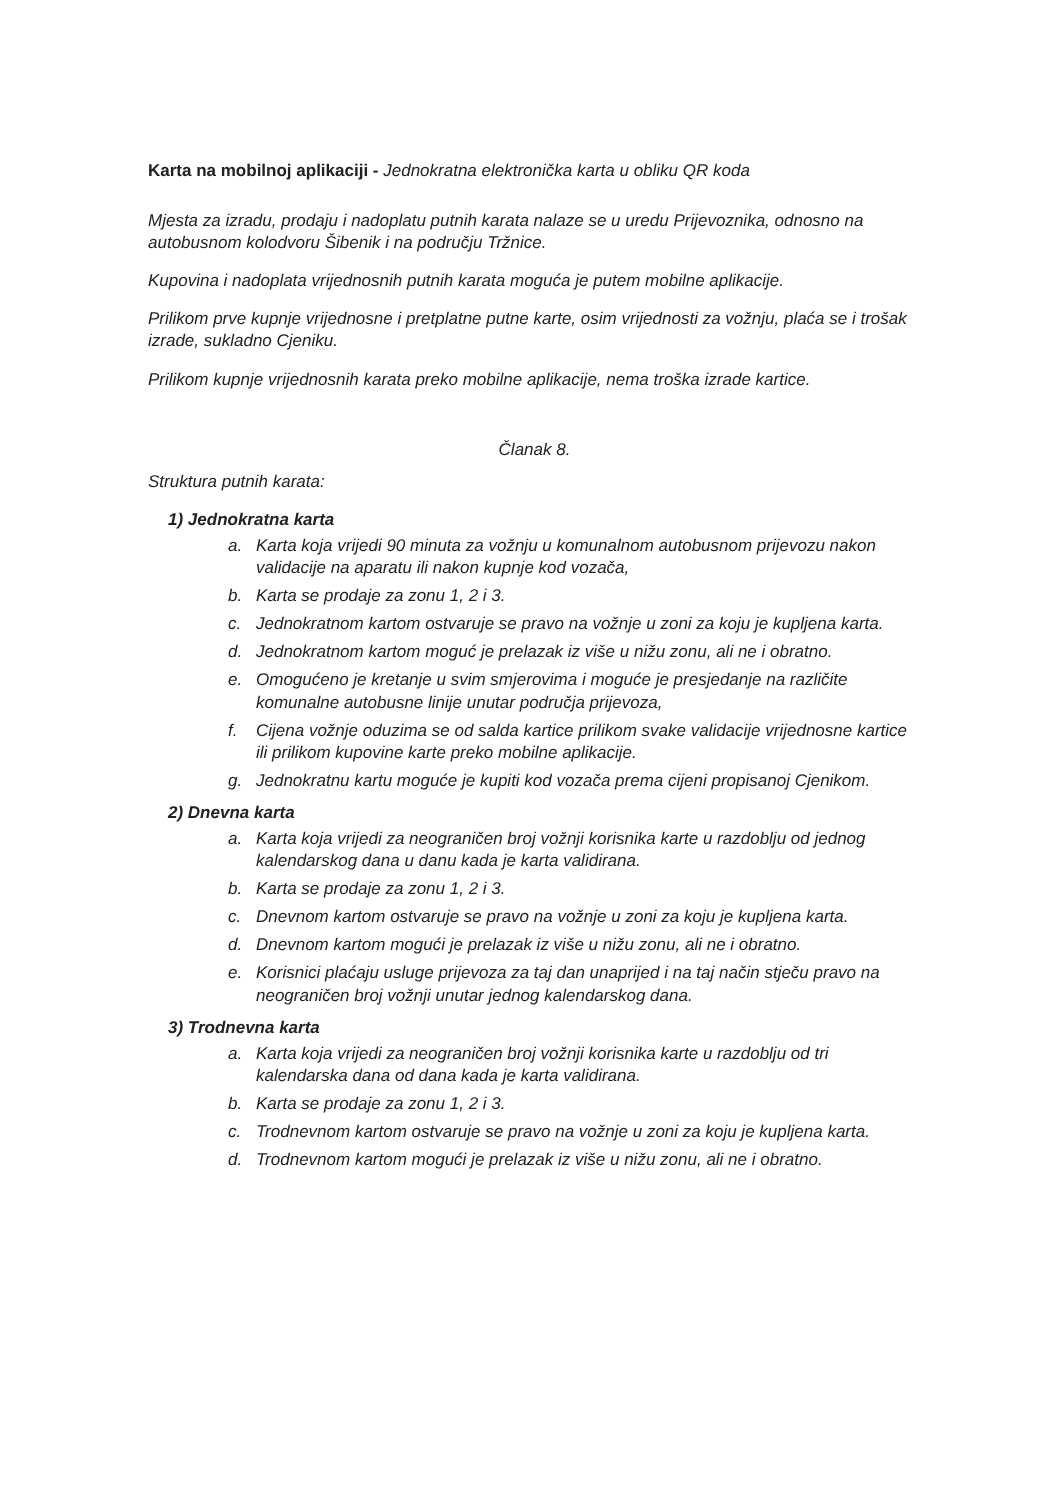Karta na mobilnoj aplikaciji - Jednokratna elektronička karta u obliku QR koda
Mjesta za izradu, prodaju i nadoplatu putnih karata nalaze se u uredu Prijevoznika, odnosno na autobusnom kolodvoru Šibenik i na području Tržnice.
Kupovina i nadoplata vrijednosnih putnih karata moguća je putem mobilne aplikacije.
Prilikom prve kupnje vrijednosne i pretplatne putne karte, osim vrijednosti za vožnju, plaća se i trošak izrade, sukladno Cjeniku.
Prilikom kupnje vrijednosnih karata preko mobilne aplikacije, nema troška izrade kartice.
Članak 8.
Struktura putnih karata:
1) Jednokratna karta
a. Karta koja vrijedi 90 minuta za vožnju u komunalnom autobusnom prijevozu nakon validacije na aparatu ili nakon kupnje kod vozača,
b. Karta se prodaje za zonu 1, 2 i 3.
c. Jednokratnom kartom ostvaruje se pravo na vožnje u zoni za koju je kupljena karta.
d. Jednokratnom kartom moguć je prelazak iz više u nižu zonu, ali ne i obratno.
e. Omogućeno je kretanje u svim smjerovima i moguće je presjedanje na različite komunalne autobusne linije unutar područja prijevoza,
f. Cijena vožnje oduzima se od salda kartice prilikom svake validacije vrijednosne kartice ili prilikom kupovine karte preko mobilne aplikacije.
g. Jednokratnu kartu moguće je kupiti kod vozača prema cijeni propisanoj Cjenikom.
2) Dnevna karta
a. Karta koja vrijedi za neograničen broj vožnji korisnika karte u razdoblju od jednog kalendarskog dana u danu kada je karta validirana.
b. Karta se prodaje za zonu 1, 2 i 3.
c. Dnevnom kartom ostvaruje se pravo na vožnje u zoni za koju je kupljena karta.
d. Dnevnom kartom mogući je prelazak iz više u nižu zonu, ali ne i obratno.
e. Korisnici plaćaju usluge prijevoza za taj dan unaprijed i na taj način stječu pravo na neograničen broj vožnji unutar jednog kalendarskog dana.
3) Trodnevna karta
a. Karta koja vrijedi za neograničen broj vožnji korisnika karte u razdoblju od tri kalendarska dana od dana kada je karta validirana.
b. Karta se prodaje za zonu 1, 2 i 3.
c. Trodnevnom kartom ostvaruje se pravo na vožnje u zoni za koju je kupljena karta.
d. Trodnevnom kartom mogući je prelazak iz više u nižu zonu, ali ne i obratno.